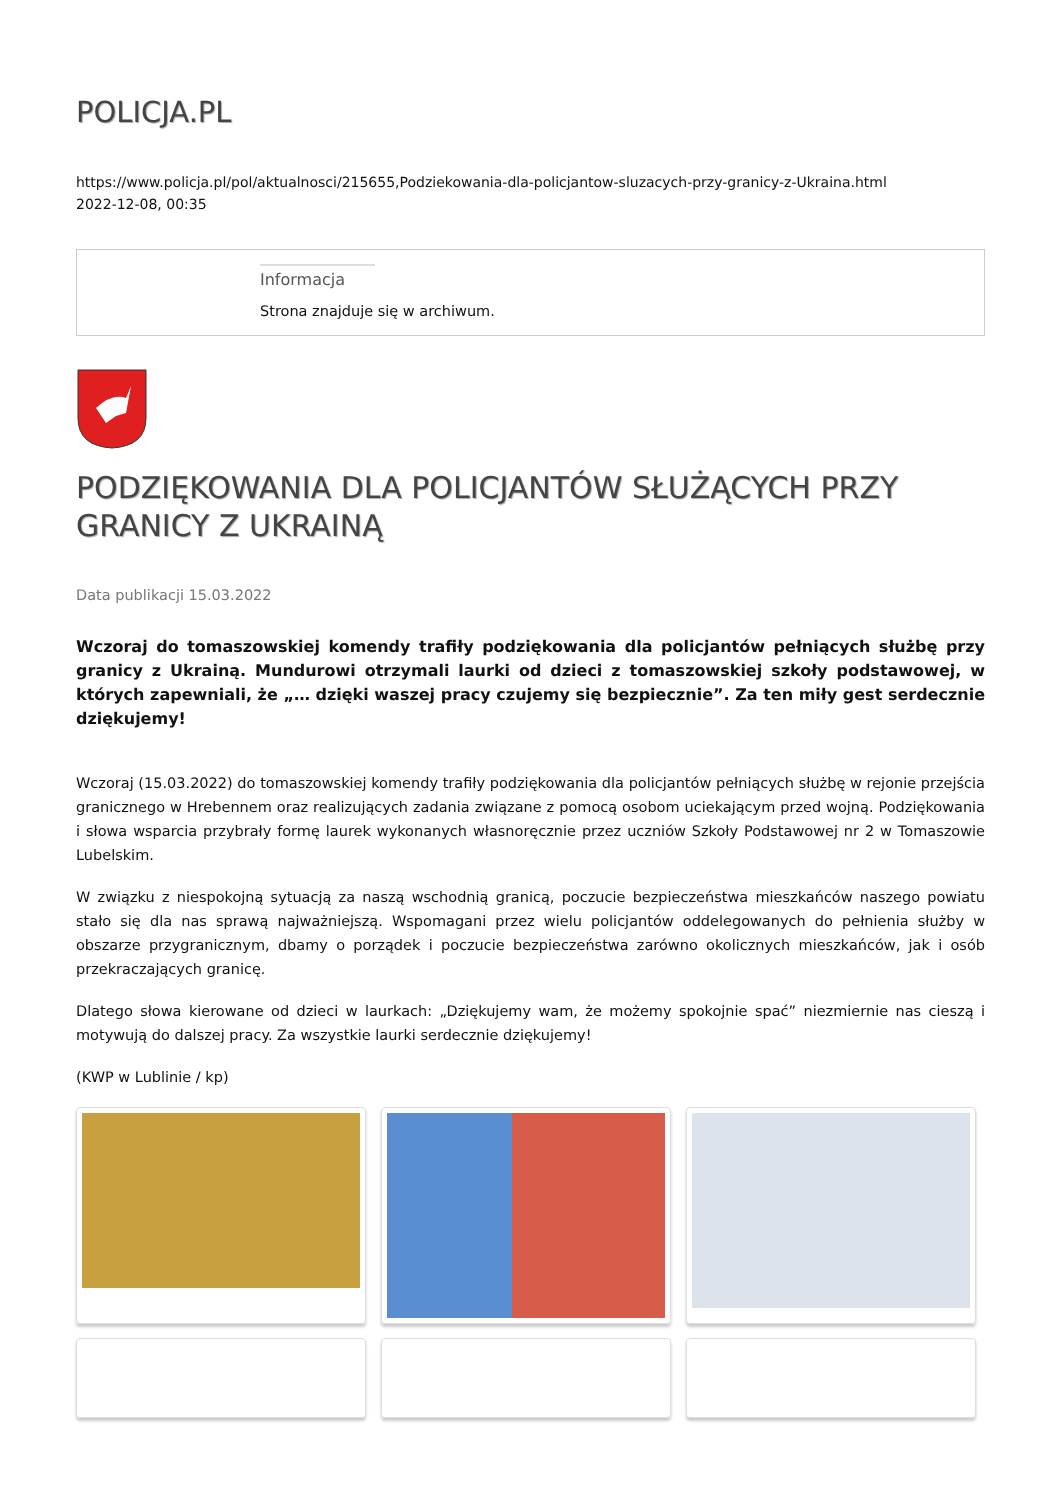POLICJA.PL
https://www.policja.pl/pol/aktualnosci/215655,Podziekowania-dla-policjantow-sluzacych-przy-granicy-z-Ukraina.html
2022-12-08, 00:35
Informacja
Strona znajduje się w archiwum.
PODZIĘKOWANIA DLA POLICJANTÓW SŁUŻĄCYCH PRZY GRANICY Z UKRAINĄ
Data publikacji 15.03.2022
Wczoraj do tomaszowskiej komendy trafiły podziękowania dla policjantów pełniących służbę przy granicy z Ukrainą. Mundurowi otrzymali laurki od dzieci z tomaszowskiej szkoły podstawowej, w których zapewniali, że „… dzięki waszej pracy czujemy się bezpiecznie”. Za ten miły gest serdecznie dziękujemy!
Wczoraj (15.03.2022) do tomaszowskiej komendy trafiły podziękowania dla policjantów pełniących służbę w rejonie przejścia granicznego w Hrebennem oraz realizujących zadania związane z pomocą osobom uciekającym przed wojną. Podziękowania i słowa wsparcia przybrały formę laurek wykonanych własnoręcznie przez uczniów Szkoły Podstawowej nr 2 w Tomaszowie Lubelskim.
W związku z niespokojną sytuacją za naszą wschodnią granicą, poczucie bezpieczeństwa mieszkańców naszego powiatu stało się dla nas sprawą najważniejszą. Wspomagani przez wielu policjantów oddelegowanych do pełnienia służby w obszarze przygranicznym, dbamy o porządek i poczucie bezpieczeństwa zarówno okolicznych mieszkańców, jak i osób przekraczających granicę.
Dlatego słowa kierowane od dzieci w laurkach: „Dziękujemy wam, że możemy spokojnie spać” niezmiernie nas cieszą i motywują do dalszej pracy. Za wszystkie laurki serdecznie dziękujemy!
(KWP w Lublinie / kp)